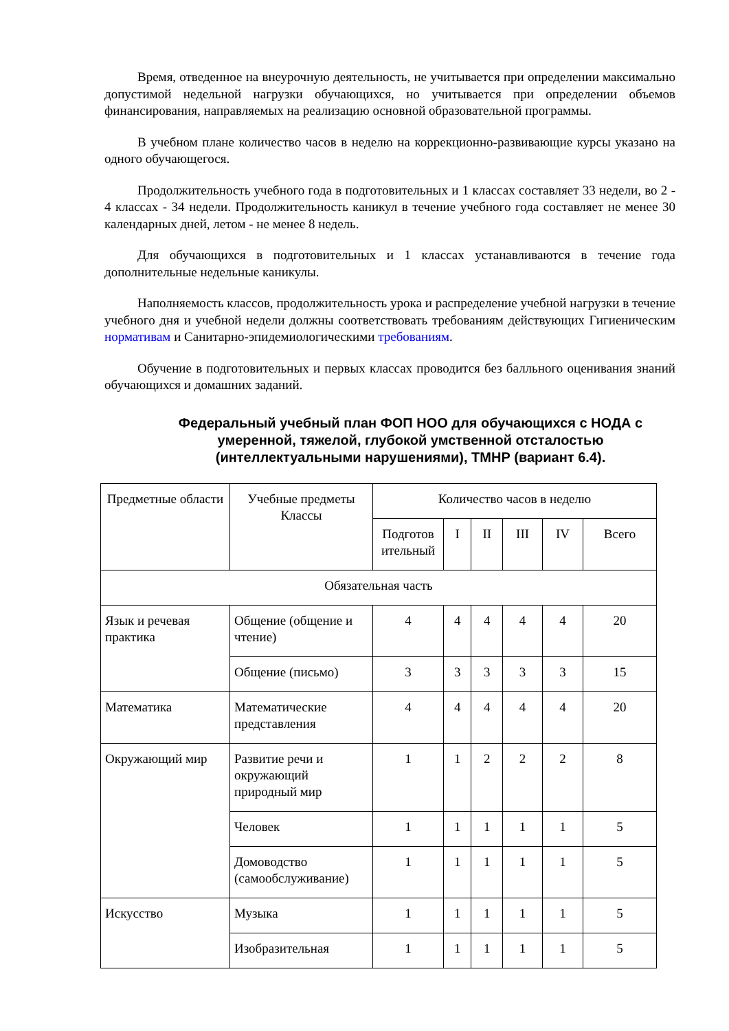Время, отведенное на внеурочную деятельность, не учитывается при определении максимально допустимой недельной нагрузки обучающихся, но учитывается при определении объемов финансирования, направляемых на реализацию основной образовательной программы.
В учебном плане количество часов в неделю на коррекционно-развивающие курсы указано на одного обучающегося.
Продолжительность учебного года в подготовительных и 1 классах составляет 33 недели, во 2 - 4 классах - 34 недели. Продолжительность каникул в течение учебного года составляет не менее 30 календарных дней, летом - не менее 8 недель.
Для обучающихся в подготовительных и 1 классах устанавливаются в течение года дополнительные недельные каникулы.
Наполняемость классов, продолжительность урока и распределение учебной нагрузки в течение учебного дня и учебной недели должны соответствовать требованиям действующих Гигиеническим нормативам и Санитарно-эпидемиологическими требованиям.
Обучение в подготовительных и первых классах проводится без балльного оценивания знаний обучающихся и домашних заданий.
Федеральный учебный план ФОП НОО для обучающихся с НОДА с умеренной, тяжелой, глубокой умственной отсталостью (интеллектуальными нарушениями), ТМНР (вариант 6.4).
| Предметные области | Учебные предметы Классы | Количество часов в неделю | | | | | |
| --- | --- | --- | --- | --- | --- | --- | --- |
| | | Подготов ительный | I | II | III | IV | Всего |
| Обязательная часть | | | | | | | |
| Язык и речевая практика | Общение (общение и чтение) | 4 | 4 | 4 | 4 | 4 | 20 |
| | Общение (письмо) | 3 | 3 | 3 | 3 | 3 | 15 |
| Математика | Математические представления | 4 | 4 | 4 | 4 | 4 | 20 |
| Окружающий мир | Развитие речи и окружающий природный мир | 1 | 1 | 2 | 2 | 2 | 8 |
| | Человек | 1 | 1 | 1 | 1 | 1 | 5 |
| | Домоводство (самообслуживание) | 1 | 1 | 1 | 1 | 1 | 5 |
| Искусство | Музыка | 1 | 1 | 1 | 1 | 1 | 5 |
| | Изобразительная | 1 | 1 | 1 | 1 | 1 | 5 |